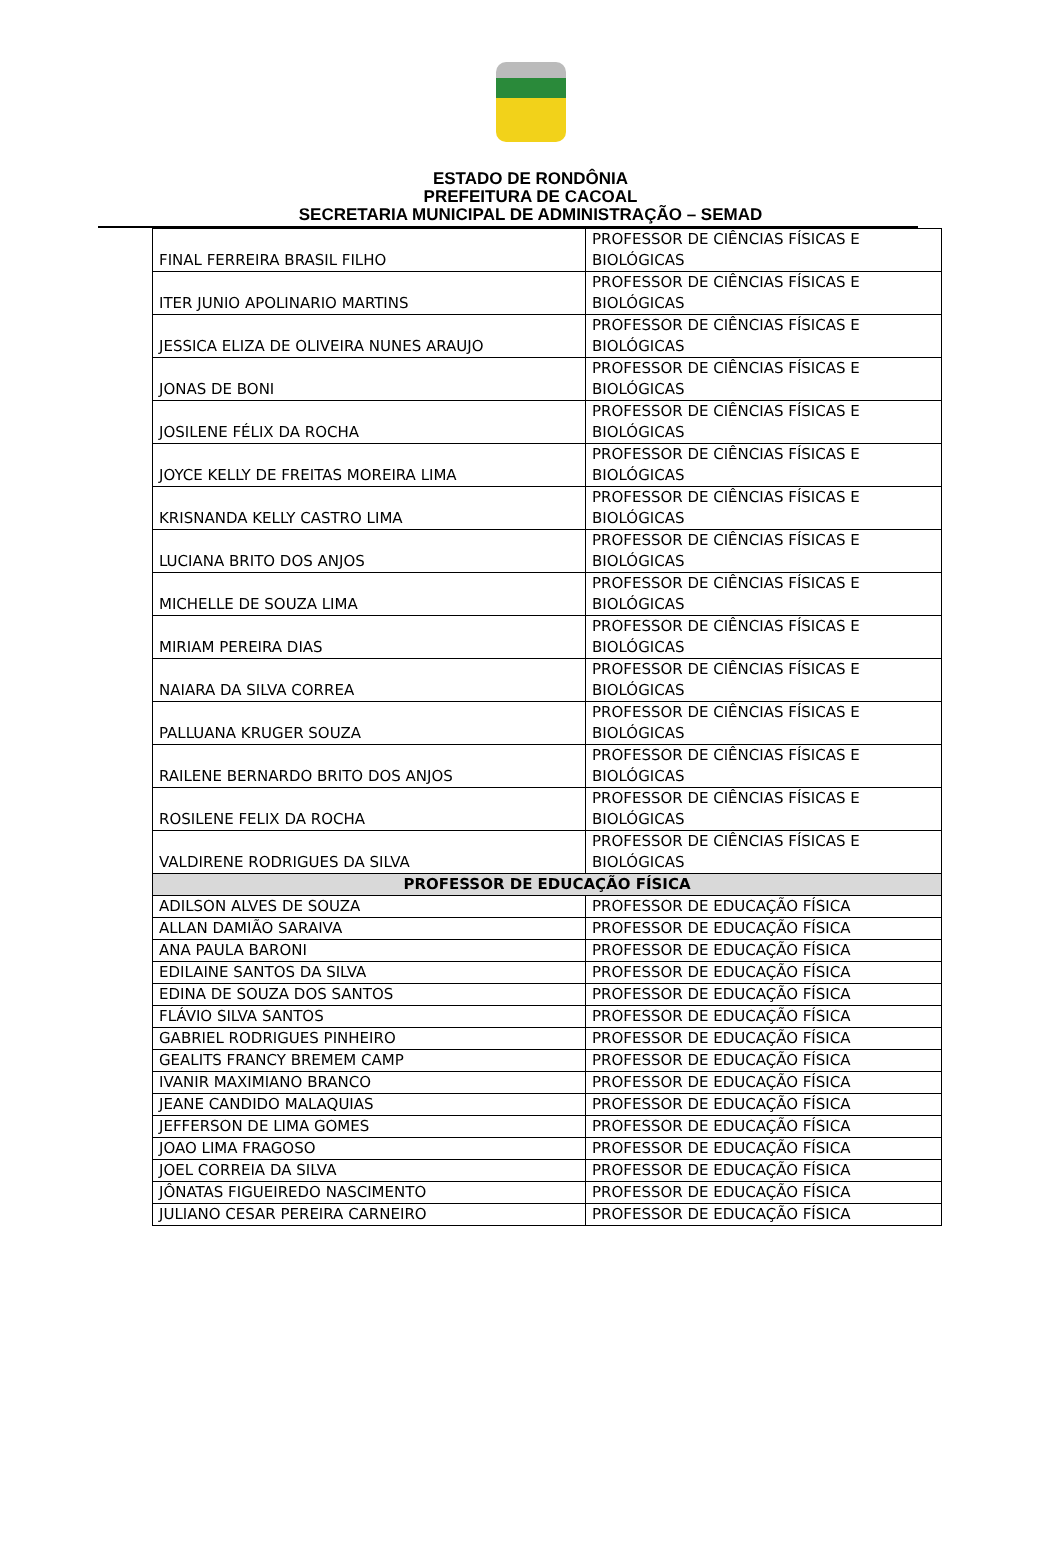ESTADO DE RONDÔNIA
PREFEITURA DE CACOAL
SECRETARIA MUNICIPAL DE ADMINISTRAÇÃO – SEMAD
| FINAL FERREIRA BRASIL FILHO | PROFESSOR DE CIÊNCIAS FÍSICAS E BIOLÓGICAS |
| ITER JUNIO APOLINARIO MARTINS | PROFESSOR DE CIÊNCIAS FÍSICAS E BIOLÓGICAS |
| JESSICA ELIZA DE OLIVEIRA NUNES ARAUJO | PROFESSOR DE CIÊNCIAS FÍSICAS E BIOLÓGICAS |
| JONAS DE BONI | PROFESSOR DE CIÊNCIAS FÍSICAS E BIOLÓGICAS |
| JOSILENE FÉLIX DA ROCHA | PROFESSOR DE CIÊNCIAS FÍSICAS E BIOLÓGICAS |
| JOYCE KELLY DE FREITAS MOREIRA LIMA | PROFESSOR DE CIÊNCIAS FÍSICAS E BIOLÓGICAS |
| KRISNANDA KELLY CASTRO LIMA | PROFESSOR DE CIÊNCIAS FÍSICAS E BIOLÓGICAS |
| LUCIANA BRITO DOS ANJOS | PROFESSOR DE CIÊNCIAS FÍSICAS E BIOLÓGICAS |
| MICHELLE DE SOUZA LIMA | PROFESSOR DE CIÊNCIAS FÍSICAS E BIOLÓGICAS |
| MIRIAM PEREIRA DIAS | PROFESSOR DE CIÊNCIAS FÍSICAS E BIOLÓGICAS |
| NAIARA DA SILVA CORREA | PROFESSOR DE CIÊNCIAS FÍSICAS E BIOLÓGICAS |
| PALLUANA KRUGER SOUZA | PROFESSOR DE CIÊNCIAS FÍSICAS E BIOLÓGICAS |
| RAILENE BERNARDO BRITO DOS ANJOS | PROFESSOR DE CIÊNCIAS FÍSICAS E BIOLÓGICAS |
| ROSILENE FELIX DA ROCHA | PROFESSOR DE CIÊNCIAS FÍSICAS E BIOLÓGICAS |
| VALDIRENE RODRIGUES DA SILVA | PROFESSOR DE CIÊNCIAS FÍSICAS E BIOLÓGICAS |
| PROFESSOR DE EDUCAÇÃO FÍSICA | |
| ADILSON ALVES DE SOUZA | PROFESSOR DE EDUCAÇÃO FÍSICA |
| ALLAN DAMIÃO SARAIVA | PROFESSOR DE EDUCAÇÃO FÍSICA |
| ANA PAULA BARONI | PROFESSOR DE EDUCAÇÃO FÍSICA |
| EDILAINE SANTOS DA SILVA | PROFESSOR DE EDUCAÇÃO FÍSICA |
| EDINA DE SOUZA DOS SANTOS | PROFESSOR DE EDUCAÇÃO FÍSICA |
| FLÁVIO SILVA SANTOS | PROFESSOR DE EDUCAÇÃO FÍSICA |
| GABRIEL RODRIGUES PINHEIRO | PROFESSOR DE EDUCAÇÃO FÍSICA |
| GEALITS FRANCY BREMEM CAMP | PROFESSOR DE EDUCAÇÃO FÍSICA |
| IVANIR MAXIMIANO BRANCO | PROFESSOR DE EDUCAÇÃO FÍSICA |
| JEANE CANDIDO MALAQUIAS | PROFESSOR DE EDUCAÇÃO FÍSICA |
| JEFFERSON DE LIMA GOMES | PROFESSOR DE EDUCAÇÃO FÍSICA |
| JOAO LIMA FRAGOSO | PROFESSOR DE EDUCAÇÃO FÍSICA |
| JOEL CORREIA DA SILVA | PROFESSOR DE EDUCAÇÃO FÍSICA |
| JÔNATAS FIGUEIREDO NASCIMENTO | PROFESSOR DE EDUCAÇÃO FÍSICA |
| JULIANO CESAR PEREIRA CARNEIRO | PROFESSOR DE EDUCAÇÃO FÍSICA |